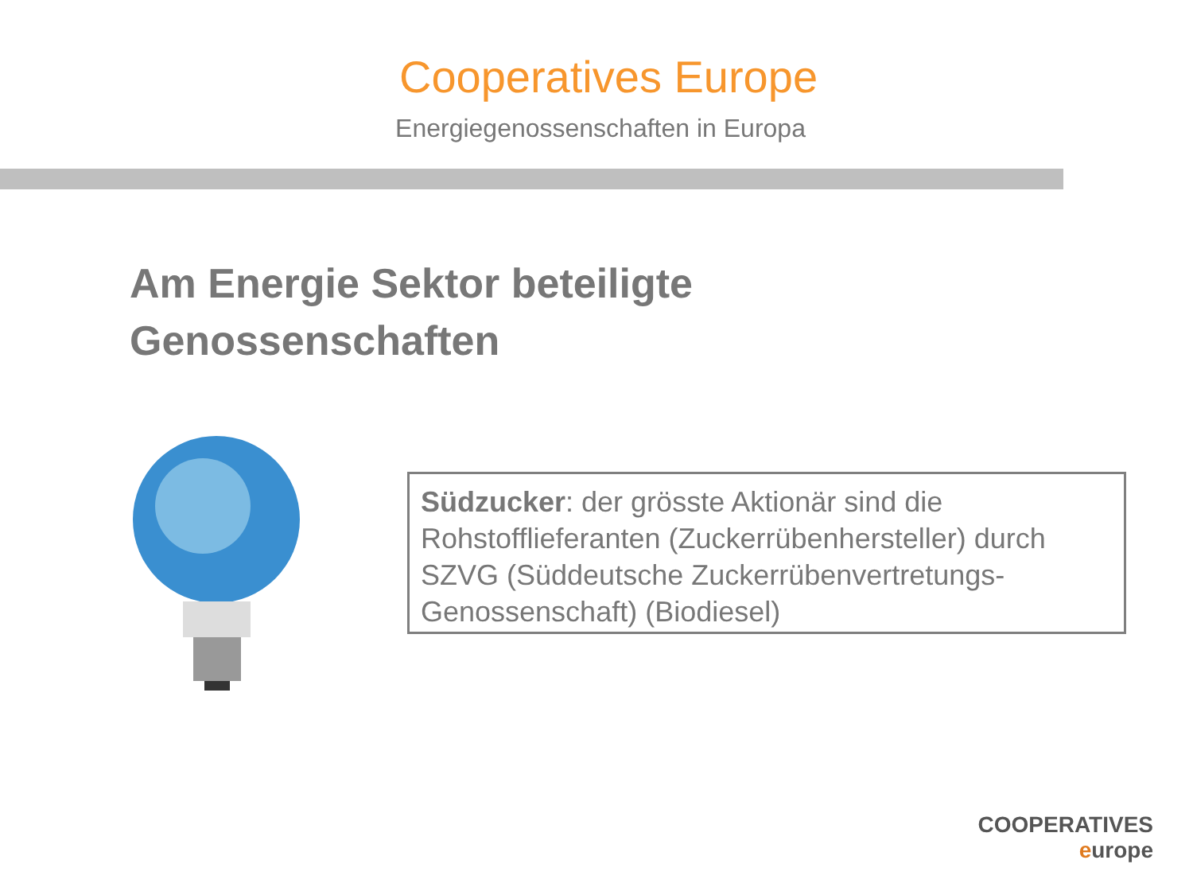Cooperatives Europe
Energiegenossenschaften in Europa
Am Energie Sektor beteiligte
Genossenschaften
Südzucker: der grösste Aktionär sind die Rohstofflieferanten (Zuckerrübenhersteller) durch SZVG (Süddeutsche Zuckerrübenvertretungs-Genossenschaft) (Biodiesel)
COOPERATIVES
europe